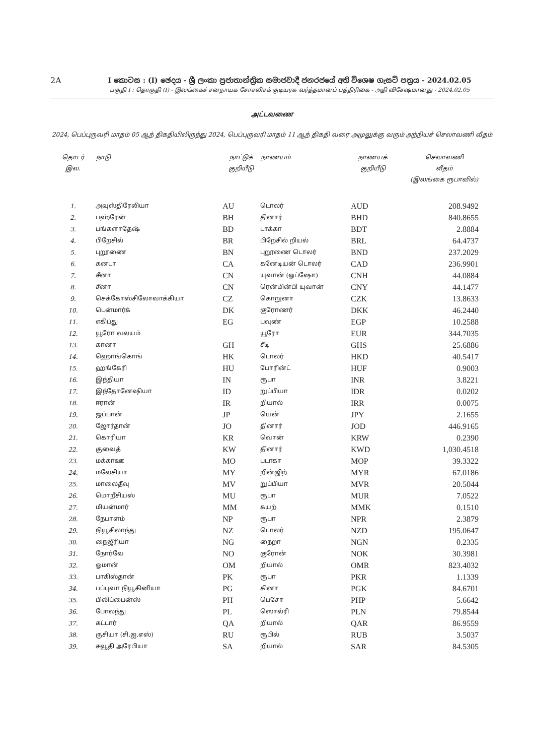2A
I කොටස : (I) ඡෙදය - ශ්‍රී ලංකා ප්‍රජාතාන්ත්‍රික සමාජවාදී ජනරජයේ අති විශෙෂ ගැසට් පත්‍රය - 2024.02.05
பகுதி I : தொகுதி (I) - இலங்கைச் சனநாயக சோசலிசக் குடியரசு வர்த்தமானப் பத்திரிகை - அதி விசேஷமானது - 2024.02.05
அட்டவணை
2024, பெப்புருவரி மாதம் 05 ஆந் திகதியிலிருந்து 2024, பெப்புருவரி மாதம் 11 ஆந் திகதி வரை அமுலுக்கு வரும் அந்நியச் செலாவணி வீதம்
| தொடர் இல. | நாடு | நாட்டுக் குறியீடு | நாணயம் | நாணயக் குறியீடு | செலாவணி வீதம் (இலங்கை ரூபாவில்) |
| --- | --- | --- | --- | --- | --- |
| 1. | அவுஸ்திரேலியா | AU | டொலர் | AUD | 208.9492 |
| 2. | பஹ்ரேன் | BH | தினார் | BHD | 840.8655 |
| 3. | பங்களாதேஷ் | BD | டாக்கா | BDT | 2.8884 |
| 4. | பிறேசில் | BR | பிறேசில் றியல் | BRL | 64.4737 |
| 5. | புறூணை | BN | புறூணை டொலர் | BND | 237.2029 |
| 6. | கனடா | CA | கனேடியன் டொலர் | CAD | 236.9901 |
| 7. | சீனா | CN | யுவான் (ஒப்ஷோ) | CNH | 44.0884 |
| 8. | சீனா | CN | ரென்மின்பி யுவான் | CNY | 44.1477 |
| 9. | செக்கோஸ்சிலோவாக்கியா | CZ | கொறுனா | CZK | 13.8633 |
| 10. | டென்மார்க் | DK | குரோணர் | DKK | 46.2440 |
| 11. | எகிப்து | EG | பவுண் | EGP | 10.2588 |
| 12. | யூரோ வலயம் | | யூரோ | EUR | 344.7035 |
| 13. | கானா | GH | சீடி | GHS | 25.6886 |
| 14. | ஹொங்கொங் | HK | டொலர் | HKD | 40.5417 |
| 15. | ஹங்கேரி | HU | போரின்ட் | HUF | 0.9003 |
| 16. | இந்தியா | IN | ரூபா | INR | 3.8221 |
| 17. | இந்தோனேஷியா | ID | றுப்பியா | IDR | 0.0202 |
| 18. | ஈரான் | IR | றியால் | IRR | 0.0075 |
| 19. | ஜப்பான் | JP | யென் | JPY | 2.1655 |
| 20. | ஜோர்தான் | JO | தினார் | JOD | 446.9165 |
| 21. | கொரியா | KR | வொன் | KRW | 0.2390 |
| 22. | குவைத் | KW | தினார் | KWD | 1,030.4518 |
| 23. | மக்காஊ | MO | படாகா | MOP | 39.3322 |
| 24. | மலேசியா | MY | றின்ஜிற் | MYR | 67.0186 |
| 25. | மாலைதீவு | MV | றுப்பியா | MVR | 20.5044 |
| 26. | மொறீசியஸ் | MU | ரூபா | MUR | 7.0522 |
| 27. | மியன்மார் | MM | கயற் | MMK | 0.1510 |
| 28. | நேபாளம் | NP | ரூபா | NPR | 2.3879 |
| 29. | நியூசிலாந்து | NZ | டொலர் | NZD | 195.0647 |
| 30. | நைஜீரியா | NG | நைறா | NGN | 0.2335 |
| 31. | நோர்வே | NO | குரோன் | NOK | 30.3981 |
| 32. | ஓமான் | OM | றியால் | OMR | 823.4032 |
| 33. | பாகிஸ்தான் | PK | ரூபா | PKR | 1.1339 |
| 34. | பப்புவா நியூகினியா | PG | கினா | PGK | 84.6701 |
| 35. | பிலிப்பைன்ஸ் | PH | பெசோ | PHP | 5.6642 |
| 36. | போலந்து | PL | ஸொல்ரி | PLN | 79.8544 |
| 37. | கட்டார் | QA | றியால் | QAR | 86.9559 |
| 38. | ருசியா (சி.ஐ.எஸ்) | RU | ரூபில் | RUB | 3.5037 |
| 39. | சவூதி அரேபியா | SA | றியால் | SAR | 84.5305 |